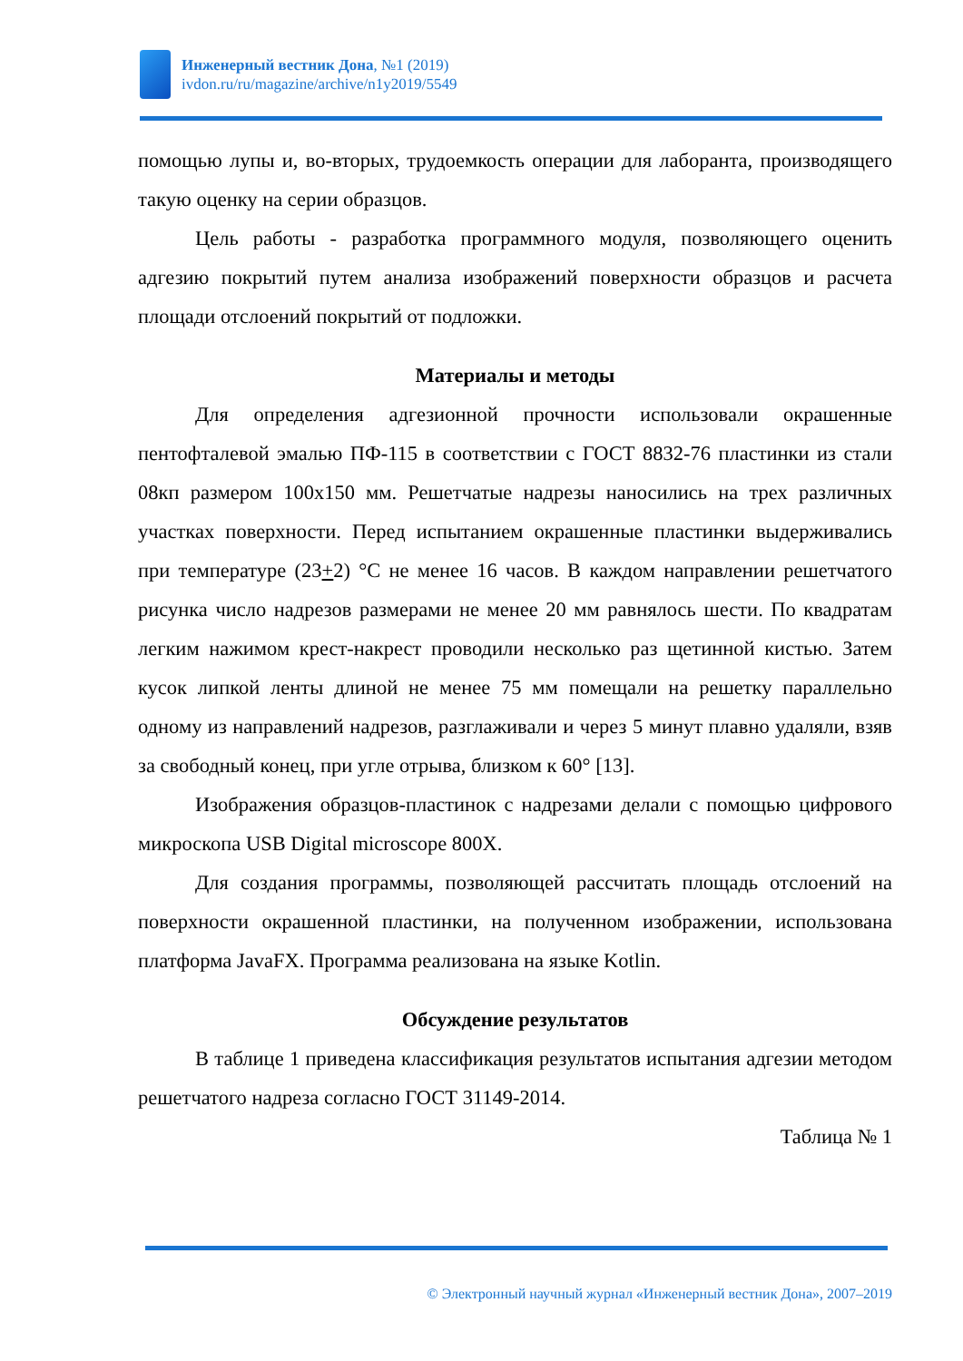Инженерный вестник Дона, №1 (2019)
ivdon.ru/ru/magazine/archive/n1y2019/5549
помощью лупы и, во-вторых, трудоемкость операции для лаборанта, производящего такую оценку на серии образцов.
Цель работы - разработка программного модуля, позволяющего оценить адгезию покрытий путем анализа изображений поверхности образцов и расчета площади отслоений покрытий от подложки.
Материалы и методы
Для определения адгезионной прочности использовали окрашенные пентофталевой эмалью ПФ-115 в соответствии с ГОСТ 8832-76 пластинки из стали 08кп размером 100х150 мм. Решетчатые надрезы наносились на трех различных участках поверхности. Перед испытанием окрашенные пластинки выдерживались при температуре (23+2) °С не менее 16 часов. В каждом направлении решетчатого рисунка число надрезов размерами не менее 20 мм равнялось шести. По квадратам легким нажимом крест-накрест проводили несколько раз щетинной кистью. Затем кусок липкой ленты длиной не менее 75 мм помещали на решетку параллельно одному из направлений надрезов, разглаживали и через 5 минут плавно удаляли, взяв за свободный конец, при угле отрыва, близком к 60° [13].
Изображения образцов-пластинок с надрезами делали с помощью цифрового микроскопа USB Digital microscope 800X.
Для создания программы, позволяющей рассчитать площадь отслоений на поверхности окрашенной пластинки, на полученном изображении, использована платформа JavaFX. Программа реализована на языке Kotlin.
Обсуждение результатов
В таблице 1 приведена классификация результатов испытания адгезии методом решетчатого надреза согласно ГОСТ 31149-2014.
Таблица № 1
© Электронный научный журнал «Инженерный вестник Дона», 2007–2019